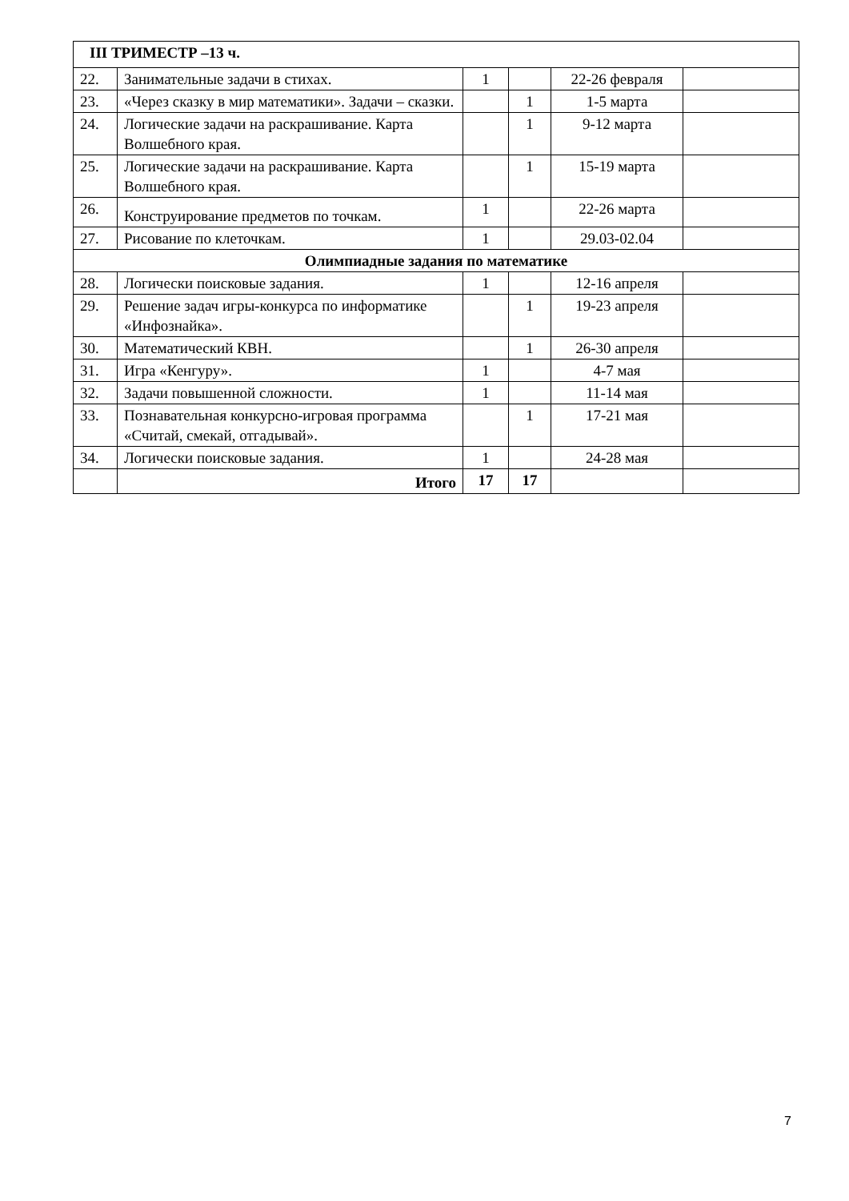| III ТРИМЕСТР –13 ч. | | | | | |
| 22. | Занимательные задачи в стихах. | 1 | | 22-26 февраля | |
| 23. | «Через сказку в мир математики». Задачи – сказки. | | 1 | 1-5 марта | |
| 24. | Логические задачи на раскрашивание. Карта Волшебного края. | | 1 | 9-12 марта | |
| 25. | Логические задачи на раскрашивание. Карта Волшебного края. | | 1 | 15-19 марта | |
| 26. | Конструирование предметов по точкам. | 1 | | 22-26 марта | |
| 27. | Рисование по клеточкам. | 1 | | 29.03-02.04 | |
| Олимпиадные задания по математике | | | | | |
| 28. | Логически поисковые задания. | 1 | | 12-16 апреля | |
| 29. | Решение задач игры-конкурса по информатике «Инфознайка». | | 1 | 19-23 апреля | |
| 30. | Математический КВН. | | 1 | 26-30 апреля | |
| 31. | Игра «Кенгуру». | 1 | | 4-7 мая | |
| 32. | Задачи повышенной сложности. | 1 | | 11-14 мая | |
| 33. | Познавательная конкурсно-игровая программа «Считай, смекай, отгадывай». | | 1 | 17-21 мая | |
| 34. | Логически поисковые задания. | 1 | | 24-28 мая | |
| | Итого | 17 | 17 | | |
7